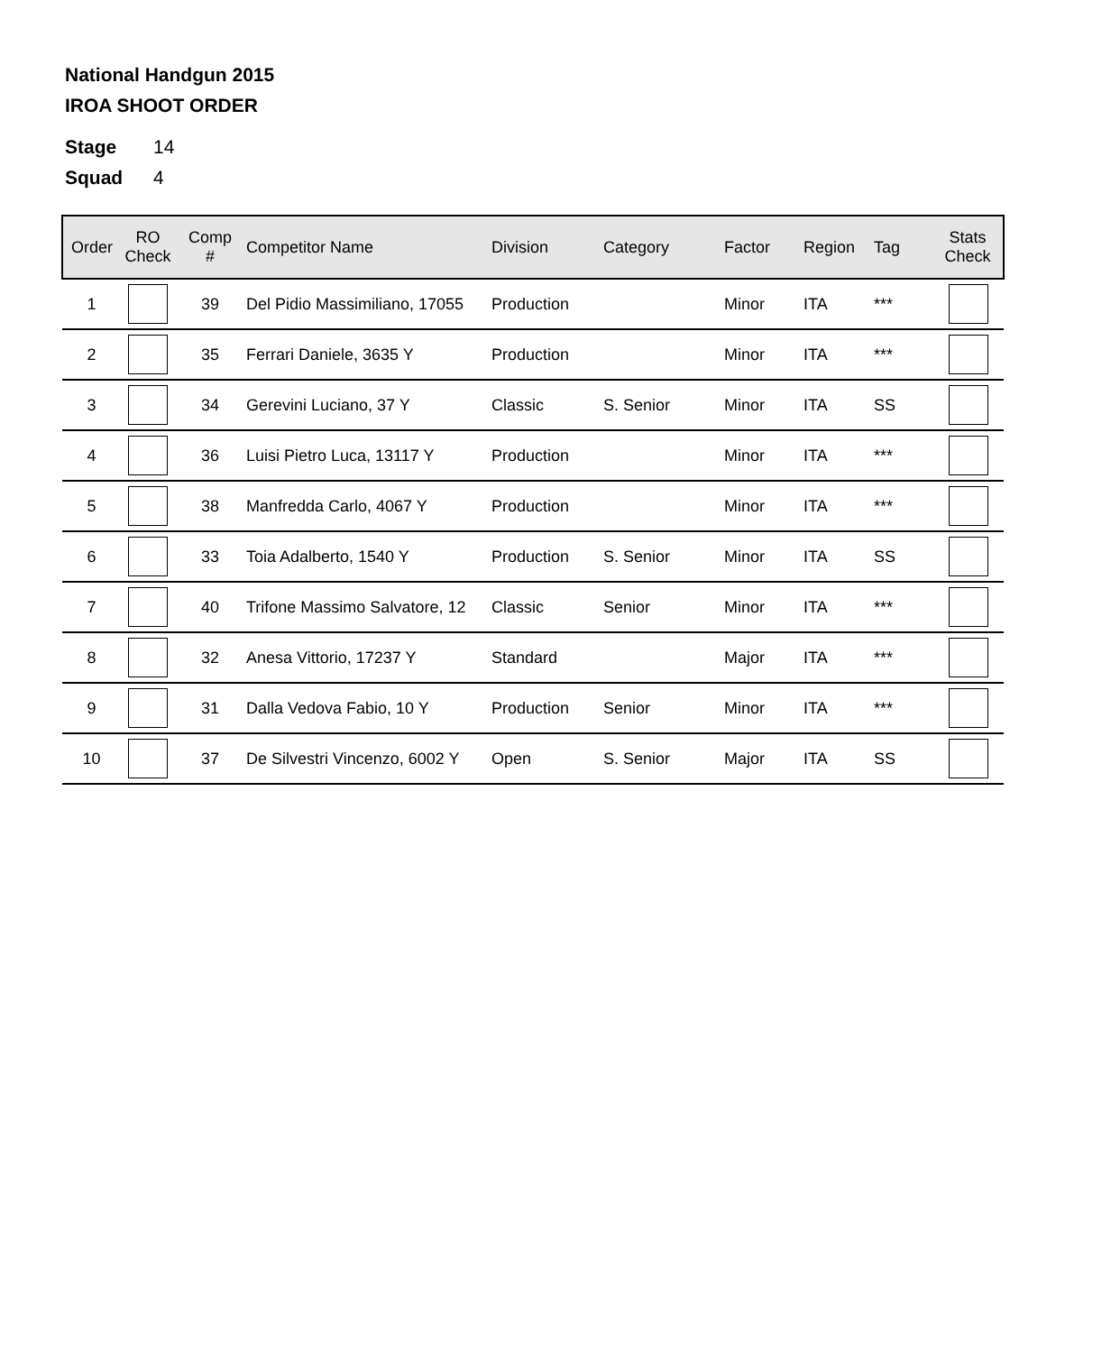National Handgun 2015
IROA SHOOT ORDER
Stage 14
Squad 4
| Order | RO Check | Comp # | Competitor Name | Division | Category | Factor | Region | Tag | Stats Check |
| --- | --- | --- | --- | --- | --- | --- | --- | --- | --- |
| 1 | | 39 | Del Pidio Massimiliano, 17055 | Production | | Minor | ITA | *** | |
| 2 | | 35 | Ferrari Daniele, 3635 Y | Production | | Minor | ITA | *** | |
| 3 | | 34 | Gerevini Luciano, 37 Y | Classic | S. Senior | Minor | ITA | SS | |
| 4 | | 36 | Luisi Pietro Luca, 13117 Y | Production | | Minor | ITA | *** | |
| 5 | | 38 | Manfredda Carlo, 4067 Y | Production | | Minor | ITA | *** | |
| 6 | | 33 | Toia Adalberto, 1540 Y | Production | S. Senior | Minor | ITA | SS | |
| 7 | | 40 | Trifone Massimo Salvatore, 12 | Classic | Senior | Minor | ITA | *** | |
| 8 | | 32 | Anesa Vittorio, 17237 Y | Standard | | Major | ITA | *** | |
| 9 | | 31 | Dalla Vedova Fabio, 10 Y | Production | Senior | Minor | ITA | *** | |
| 10 | | 37 | De Silvestri Vincenzo, 6002 Y | Open | S. Senior | Major | ITA | SS | |